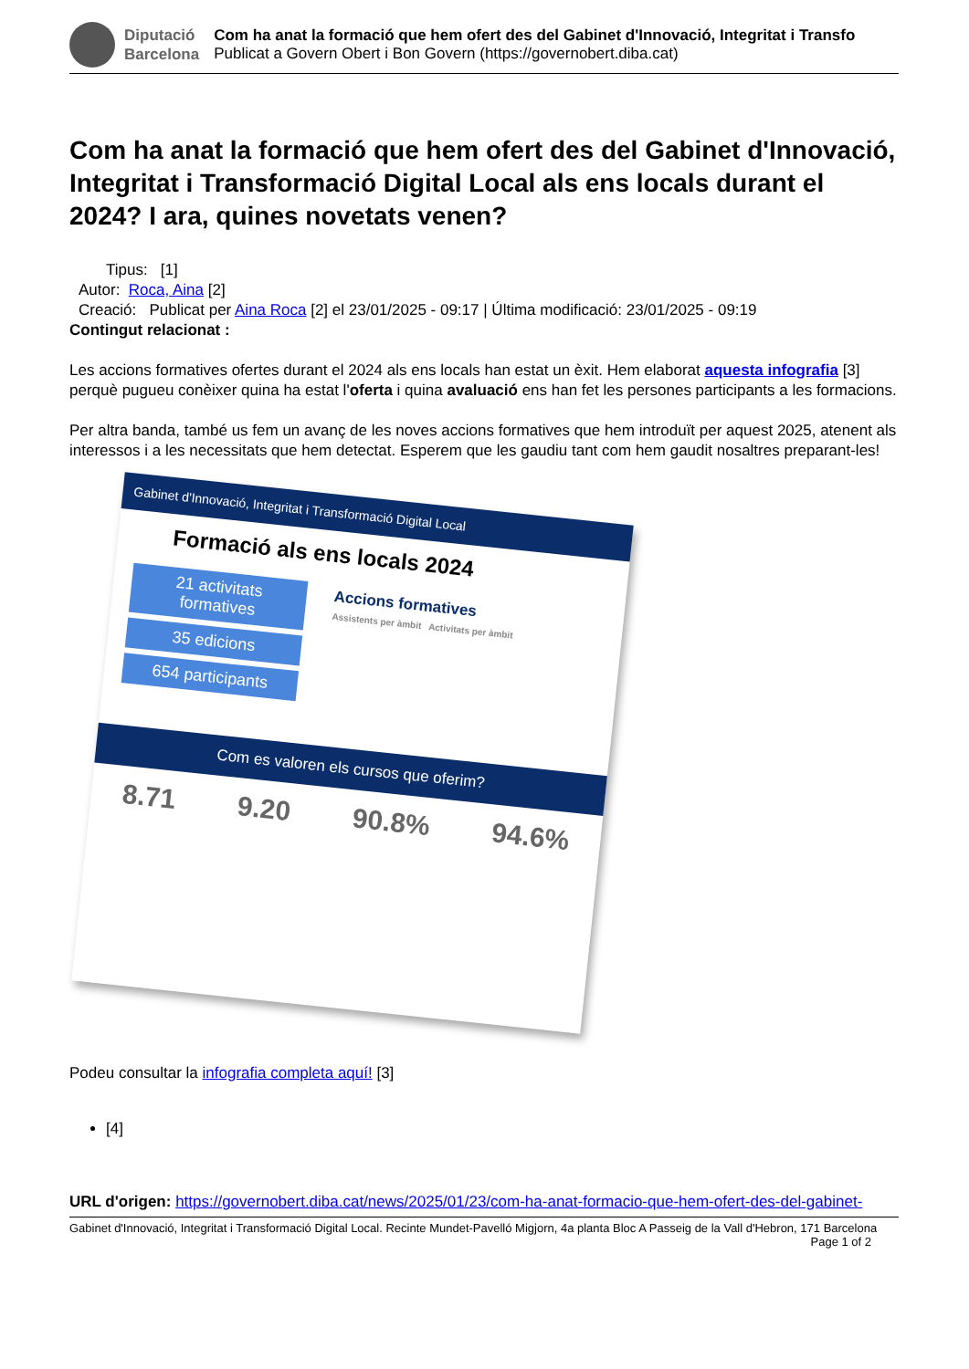Diputació
Barcelona
Com ha anat la formació que hem ofert des del Gabinet d'Innovació, Integritat i Transfo
Publicat a Govern Obert i Bon Govern (https://governobert.diba.cat)
Com ha anat la formació que hem ofert des del Gabinet d'Innovació, Integritat i Transformació Digital Local als ens locals durant el 2024? I ara, quines novetats venen?
Tipus: [1]
Autor: Roca, Aina [2]
Creació: Publicat per Aina Roca [2] el 23/01/2025 - 09:17 | Última modificació: 23/01/2025 - 09:19
Contingut relacionat :
Les accions formatives ofertes durant el 2024 als ens locals han estat un èxit. Hem elaborat aquesta infografia [3] perquè pugueu conèixer quina ha estat l'oferta i quina avaluació ens han fet les persones participants a les formacions.
Per altra banda, també us fem un avanç de les noves accions formatives que hem introduït per aquest 2025, atenent als interessos i a les necessitats que hem detectat. Esperem que les gaudiu tant com hem gaudit nosaltres preparant-les!
Gabinet d'Innovació, Integritat i Transformació Digital Local
Formació als ens locals 2024
21 activitats formatives
35 edicions
654 participants
Accions formatives
Assistents per àmbit Activitats per àmbit
Com es valoren els cursos que oferim?
8.71 9.20 90.8% 94.6%
Podeu consultar la infografia completa aquí! [3]
[4]
URL d'origen: https://governobert.diba.cat/news/2025/01/23/com-ha-anat-formacio-que-hem-ofert-des-del-gabinet-
Gabinet d'Innovació, Integritat i Transformació Digital Local. Recinte Mundet-Pavelló Migjorn, 4a planta Bloc A Passeig de la Vall d'Hebron, 171 Barcelona Page 1 of 2